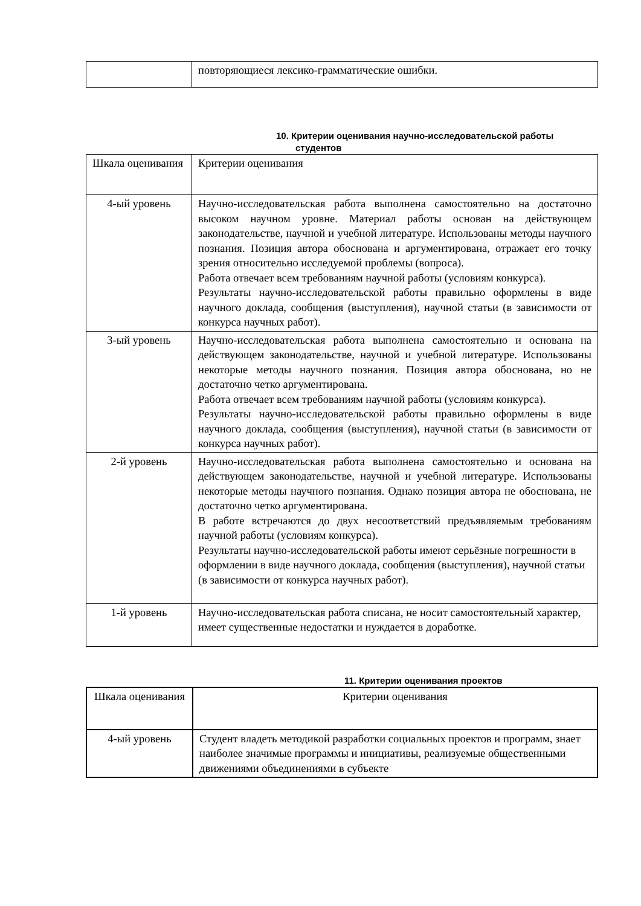| | повторяющиеся лексико-грамматические ошибки. |
10. Критерии оценивания научно-исследовательской работы
студентов
| Шкала оценивания | Критерии оценивания |
| 4-ый уровень | Научно-исследовательская работа выполнена самостоятельно на достаточно высоком научном уровне. Материал работы основан на действующем законодательстве, научной и учебной литературе. Использованы методы научного познания. Позиция автора обоснована и аргументирована, отражает его точку зрения относительно исследуемой проблемы (вопроса). Работа отвечает всем требованиям научной работы (условиям конкурса). Результаты научно-исследовательской работы правильно оформлены в виде научного доклада, сообщения (выступления), научной статьи (в зависимости от конкурса научных работ). |
| 3-ый уровень | Научно-исследовательская работа выполнена самостоятельно и основана на действующем законодательстве, научной и учебной литературе. Использованы некоторые методы научного познания. Позиция автора обоснована, но не достаточно четко аргументирована. Работа отвечает всем требованиям научной работы (условиям конкурса). Результаты научно-исследовательской работы правильно оформлены в виде научного доклада, сообщения (выступления), научной статьи (в зависимости от конкурса научных работ). |
| 2-й уровень | Научно-исследовательская работа выполнена самостоятельно и основана на действующем законодательстве, научной и учебной литературе. Использованы некоторые методы научного познания. Однако позиция автора не обоснована, не достаточно четко аргументирована. В работе встречаются до двух несоответствий предъявляемым требованиям научной работы (условиям конкурса). Результаты научно-исследовательской работы имеют серьёзные погрешности в оформлении в виде научного доклада, сообщения (выступления), научной статьи (в зависимости от конкурса научных работ). |
| 1-й уровень | Научно-исследовательская работа списана, не носит самостоятельный характер, имеет существенные недостатки и нуждается в доработке. |
11. Критерии оценивания проектов
| Шкала оценивания | Критерии оценивания |
| 4-ый уровень | Студент владеть методикой разработки социальных проектов и программ, знает наиболее значимые программы и инициативы, реализуемые общественными движениями объединениями в субъекте |